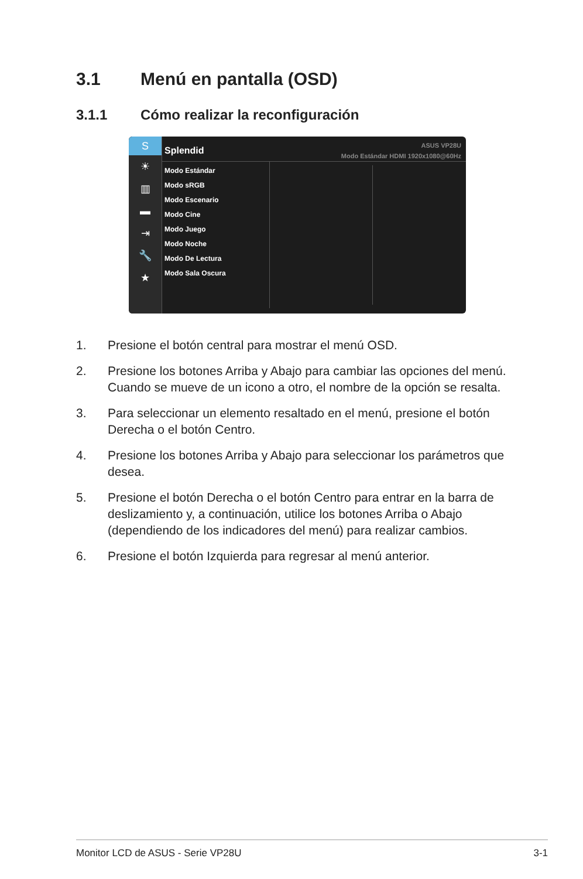3.1 Menú en pantalla (OSD)
3.1.1 Cómo realizar la reconfiguración
S
☀
▥
▬
⇥
🔧
★
Splendid
ASUS VP28U
Modo Estándar HDMI 1920x1080@60Hz
Modo Estándar
Modo sRGB
Modo Escenario
Modo Cine
Modo Juego
Modo Noche
Modo De Lectura
Modo Sala Oscura
1. Presione el botón central para mostrar el menú OSD.
2. Presione los botones Arriba y Abajo para cambiar las opciones del menú. Cuando se mueve de un icono a otro, el nombre de la opción se resalta.
3. Para seleccionar un elemento resaltado en el menú, presione el botón Derecha o el botón Centro.
4. Presione los botones Arriba y Abajo para seleccionar los parámetros que desea.
5. Presione el botón Derecha o el botón Centro para entrar en la barra de deslizamiento y, a continuación, utilice los botones Arriba o Abajo (dependiendo de los indicadores del menú) para realizar cambios.
6. Presione el botón Izquierda para regresar al menú anterior.
Monitor LCD de ASUS - Serie VP28U 3-1